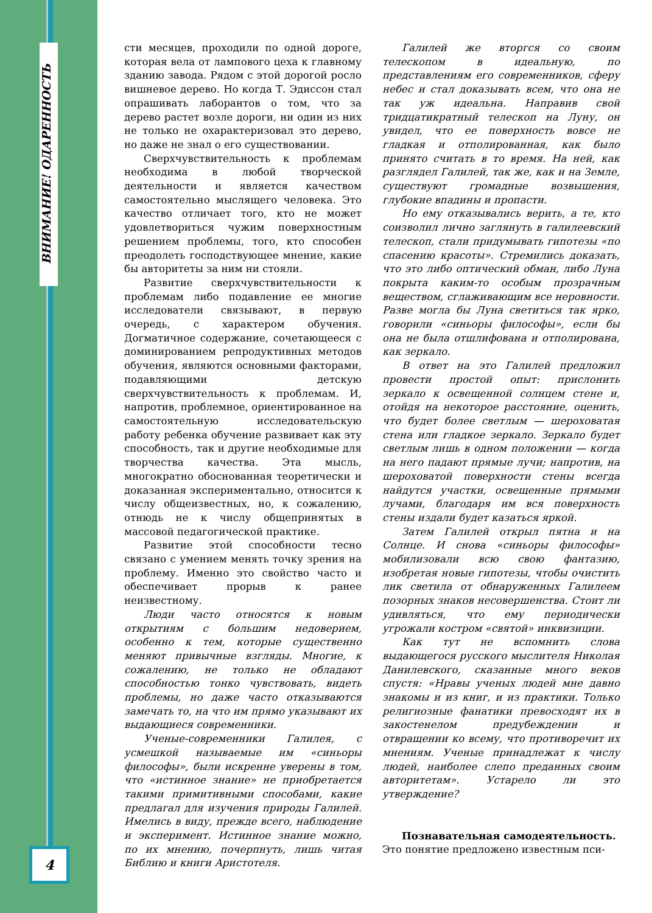ВНИМАНИЕ! ОДАРЕННОСТЬ
4
сти месяцев, проходили по одной дороге, которая вела от лампового цеха к главному зданию завода. Рядом с этой дорогой росло вишневое дерево. Но когда Т. Эдиссон стал опрашивать лаборантов о том, что за дерево растет возле дороги, ни один из них не только не охарактеризовал это дерево, но даже не знал о его существовании.
Сверхчувствительность к проблемам необходима в любой творческой деятельности и является качеством самостоятельно мыслящего человека. Это качество отличает того, кто не может удовлетвориться чужим поверхностным решением проблемы, того, кто способен преодолеть господствующее мнение, какие бы авторитеты за ним ни стояли.
Развитие сверхчувствительности к проблемам либо подавление ее многие исследователи связывают, в первую очередь, с характером обучения. Догматичное содержание, сочетающееся с доминированием репродуктивных методов обучения, являются основными факторами, подавляющими детскую сверхчувствительность к проблемам. И, напротив, проблемное, ориентированное на самостоятельную исследовательскую работу ребенка обучение развивает как эту способность, так и другие необходимые для творчества качества. Эта мысль, многократно обоснованная теоретически и доказанная экспериментально, относится к числу общеизвестных, но, к сожалению, отнюдь не к числу общепринятых в массовой педагогической практике.
Развитие этой способности тесно связано с умением менять точку зрения на проблему. Именно это свойство часто и обеспечивает прорыв к ранее неизвестному.
Люди часто относятся к новым открытиям с большим недоверием, особенно к тем, которые существенно меняют привычные взгляды. Многие, к сожалению, не только не обладают способностью тонко чувствовать, видеть проблемы, но даже часто отказываются замечать то, на что им прямо указывают их выдающиеся современники.
Ученые-современники Галилея, с усмешкой называемые им «синьоры философы», были искренне уверены в том, что «истинное знание» не приобретается такими примитивными способами, какие предлагал для изучения природы Галилей. Имелись в виду, прежде всего, наблюдение и эксперимент. Истинное знание можно, по их мнению, почерпнуть, лишь читая Библию и книги Аристотеля.
Галилей же вторгся со своим телескопом в идеальную, по представлениям его современников, сферу небес и стал доказывать всем, что она не так уж идеальна. Направив свой тридцатикратный телескоп на Луну, он увидел, что ее поверхность вовсе не гладкая и отполированная, как было принято считать в то время. На ней, как разглядел Галилей, так же, как и на Земле, существуют громадные возвышения, глубокие впадины и пропасти.
Но ему отказывались верить, а те, кто соизволил лично заглянуть в галилеевский телескоп, стали придумывать гипотезы «по спасению красоты». Стремились доказать, что это либо оптический обман, либо Луна покрыта каким-то особым прозрачным веществом, сглаживающим все неровности. Разве могла бы Луна светиться так ярко, говорили «синьоры философы», если бы она не была отшлифована и отполирована, как зеркало.
В ответ на это Галилей предложил провести простой опыт: прислонить зеркало к освещенной солнцем стене и, отойдя на некоторое расстояние, оценить, что будет более светлым — шероховатая стена или гладкое зеркало. Зеркало будет светлым лишь в одном положении — когда на него падают прямые лучи; напротив, на шероховатой поверхности стены всегда найдутся участки, освещенные прямыми лучами, благодаря им вся поверхность стены издали будет казаться яркой.
Затем Галилей открыл пятна и на Солнце. И снова «синьоры философы» мобилизовали всю свою фантазию, изобретая новые гипотезы, чтобы очистить лик светила от обнаруженных Галилеем позорных знаков несовершенства. Стоит ли удивляться, что ему периодически угрожали костром «святой» инквизиции.
Как тут не вспомнить слова выдающегося русского мыслителя Николая Данилевского, сказанные много веков спустя: «Нравы ученых людей мне давно знакомы и из книг, и из практики. Только религиозные фанатики превосходят их в закостенелом предубеждении и отвращении ко всему, что противоречит их мнениям. Ученые принадлежат к числу людей, наиболее слепо преданных своим авторитетам». Устарело ли это утверждение?
Познавательная самодеятельность.
Это понятие предложено известным пси-